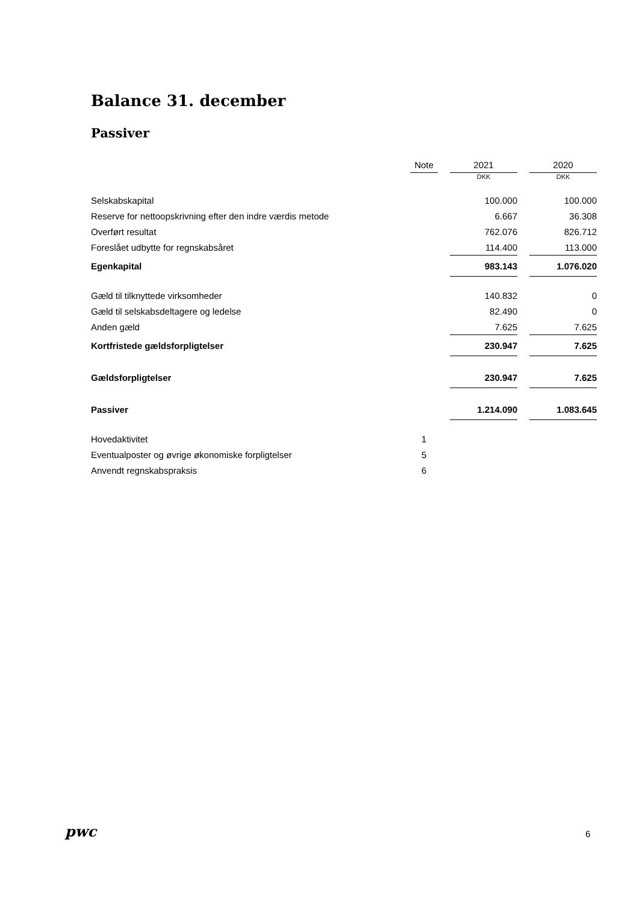Balance 31. december
Passiver
| | Note | | 2021 | | 2020 |
| --- | --- | --- | --- | --- | --- |
| | | | DKK | | DKK |
| Selskabskapital | | | 100.000 | | 100.000 |
| Reserve for nettoopskrivning efter den indre værdis metode | | | 6.667 | | 36.308 |
| Overført resultat | | | 762.076 | | 826.712 |
| Foreslået udbytte for regnskabsåret | | | 114.400 | | 113.000 |
| Egenkapital | | | 983.143 | | 1.076.020 |
| Gæld til tilknyttede virksomheder | | | 140.832 | | 0 |
| Gæld til selskabsdeltagere og ledelse | | | 82.490 | | 0 |
| Anden gæld | | | 7.625 | | 7.625 |
| Kortfristede gældsforpligtelser | | | 230.947 | | 7.625 |
| Gældsforpligtelser | | | 230.947 | | 7.625 |
| Passiver | | | 1.214.090 | | 1.083.645 |
| Hovedaktivitet | 1 | | | | |
| Eventualposter og øvrige økonomiske forpligtelser | 5 | | | | |
| Anvendt regnskabspraksis | 6 | | | | |
pwc 6